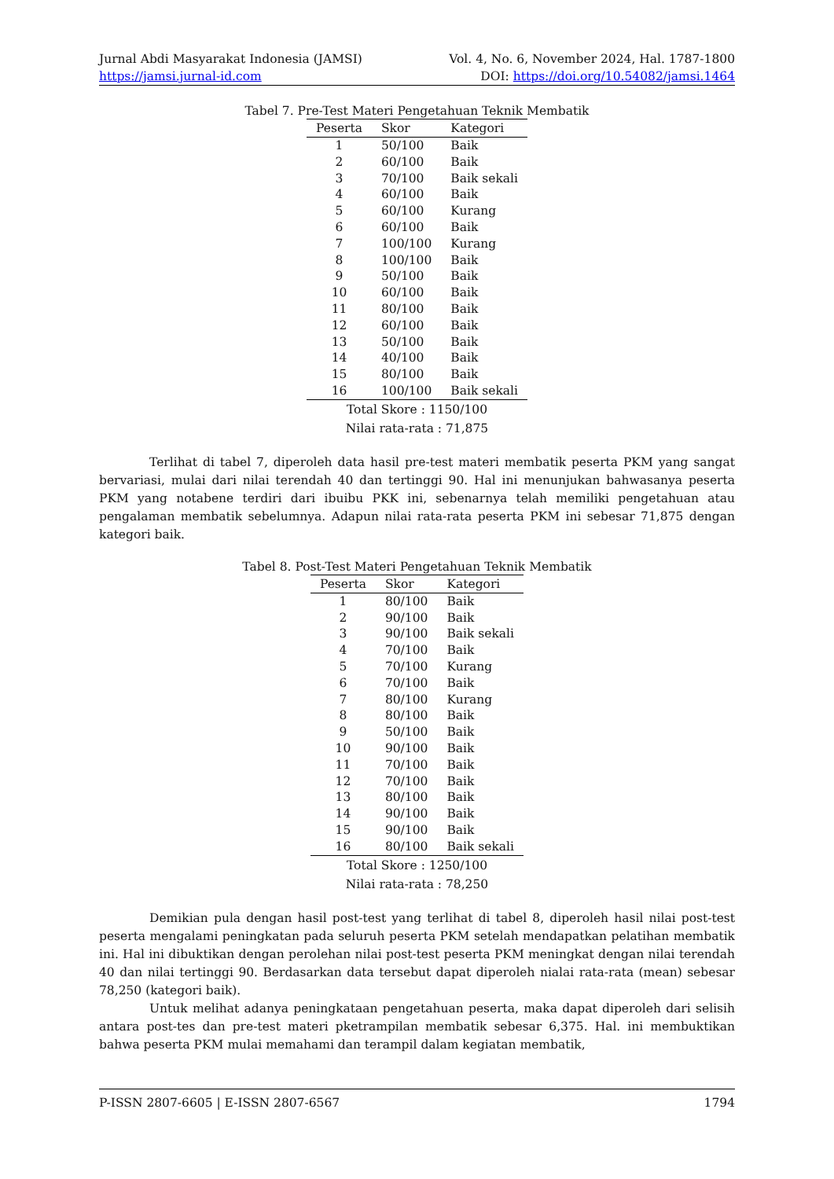Jurnal Abdi Masyarakat Indonesia (JAMSI) Vol. 4, No. 6, November 2024, Hal. 1787-1800
https://jamsi.jurnal-id.com DOI: https://doi.org/10.54082/jamsi.1464
Tabel 7. Pre-Test Materi Pengetahuan Teknik Membatik
| Peserta | Skor | Kategori |
| --- | --- | --- |
| 1 | 50/100 | Baik |
| 2 | 60/100 | Baik |
| 3 | 70/100 | Baik sekali |
| 4 | 60/100 | Baik |
| 5 | 60/100 | Kurang |
| 6 | 60/100 | Baik |
| 7 | 100/100 | Kurang |
| 8 | 100/100 | Baik |
| 9 | 50/100 | Baik |
| 10 | 60/100 | Baik |
| 11 | 80/100 | Baik |
| 12 | 60/100 | Baik |
| 13 | 50/100 | Baik |
| 14 | 40/100 | Baik |
| 15 | 80/100 | Baik |
| 16 | 100/100 | Baik sekali |
Total Skore : 1150/100
Nilai rata-rata : 71,875
Terlihat di tabel 7, diperoleh data hasil pre-test materi membatik peserta PKM yang sangat bervariasi, mulai dari nilai terendah 40 dan tertinggi 90. Hal ini menunjukan bahwasanya peserta PKM yang notabene terdiri dari ibuibu PKK ini, sebenarnya telah memiliki pengetahuan atau pengalaman membatik sebelumnya. Adapun nilai rata-rata peserta PKM ini sebesar 71,875 dengan kategori baik.
Tabel 8. Post-Test Materi Pengetahuan Teknik Membatik
| Peserta | Skor | Kategori |
| --- | --- | --- |
| 1 | 80/100 | Baik |
| 2 | 90/100 | Baik |
| 3 | 90/100 | Baik sekali |
| 4 | 70/100 | Baik |
| 5 | 70/100 | Kurang |
| 6 | 70/100 | Baik |
| 7 | 80/100 | Kurang |
| 8 | 80/100 | Baik |
| 9 | 50/100 | Baik |
| 10 | 90/100 | Baik |
| 11 | 70/100 | Baik |
| 12 | 70/100 | Baik |
| 13 | 80/100 | Baik |
| 14 | 90/100 | Baik |
| 15 | 90/100 | Baik |
| 16 | 80/100 | Baik sekali |
Total Skore : 1250/100
Nilai rata-rata : 78,250
Demikian pula dengan hasil post-test yang terlihat di tabel 8, diperoleh hasil nilai post-test peserta mengalami peningkatan pada seluruh peserta PKM setelah mendapatkan pelatihan membatik ini. Hal ini dibuktikan dengan perolehan nilai post-test peserta PKM meningkat dengan nilai terendah 40 dan nilai tertinggi 90. Berdasarkan data tersebut dapat diperoleh nialai rata-rata (mean) sebesar 78,250 (kategori baik).
Untuk melihat adanya peningkataan pengetahuan peserta, maka dapat diperoleh dari selisih antara post-tes dan pre-test materi pketrampilan membatik sebesar 6,375. Hal. ini membuktikan bahwa peserta PKM mulai memahami dan terampil dalam kegiatan membatik,
P-ISSN 2807-6605 | E-ISSN 2807-6567 1794